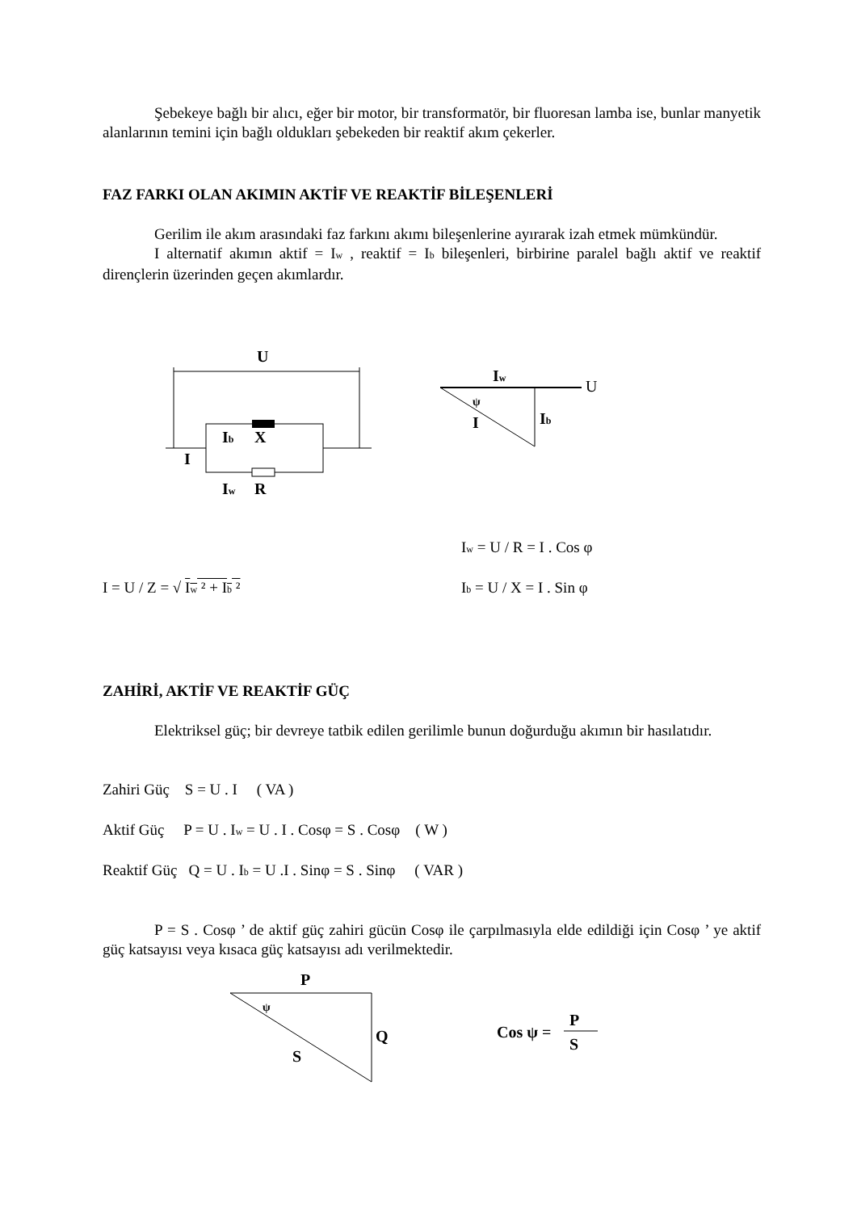Şebekeye bağlı bir alıcı, eğer bir motor, bir transformatör, bir fluoresan lamba ise, bunlar manyetik alanlarının temini için bağlı oldukları şebekeden bir reaktif akım çekerler.
FAZ FARKI OLAN AKIMIN AKTİF VE REAKTİF BİLEŞENLERİ
Gerilim ile akım arasındaki faz farkını akımı bileşenlerine ayırarak izah etmek mümkündür.
I alternatif akımın aktif = I<sub>w</sub> , reaktif = I<sub>b</sub> bileşenleri, birbirine paralel bağlı aktif ve reaktif dirençlerin üzerinden geçen akımlardır.
U
Ib
X
I
Iw
R
Iw
U
ψ
I
Ib
I<sub>w</sub> = U / R = I . Cos φ
I = U / Z = √ I<sub>w</sub> ² + I<sub>b</sub> ² I<sub>b</sub> = U / X = I . Sin φ
ZAHİRİ, AKTİF VE REAKTİF GÜÇ
Elektriksel güç; bir devreye tatbik edilen gerilimle bunun doğurduğu akımın bir hasılatıdır.
Zahiri Güç S = U . I ( VA )
Aktif Güç P = U . I<sub>w</sub> = U . I . Cosφ = S . Cosφ ( W )
Reaktif Güç Q = U . I<sub>b</sub> = U .I . Sinφ = S . Sinφ ( VAR )
P = S . Cosφ ’ de aktif güç zahiri gücün Cosφ ile çarpılmasıyla elde edildiği için Cosφ ’ ye aktif güç katsayısı veya kısaca güç katsayısı adı verilmektedir.
P
ψ
Q
S
Cos ψ =
P
S